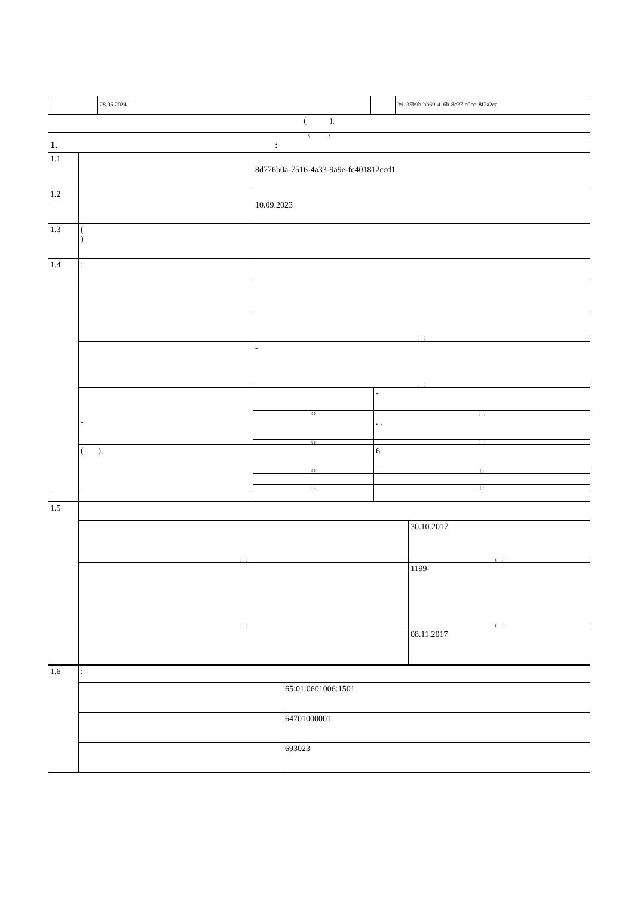| | 28.06.2024 | | 39135b9b-bb69-416b-8c27-c0cc18f2a2ca |
| ( ), | | | |
| ( ) | | | |
1. :
| 1.1 | | 8d776b0a-7516-4a33-9a9e-fc401812ccd1 | |
| 1.2 | | 10.09.2023 | |
| 1.3 | ( ) | | |
| 1.4 | : | | |
| | | ( ) | |
| | | - | |
| | | ( ) | |
| | | | - |
| | | ( ) | ( ) |
| | - | | . . |
| | | ( ) | ( ) |
| | ( ), | | 6 |
| | | ( ) | ( ) |
| | | ( 1) | ( ) |
| 1.5 | | |
| | | 30.10.2017 |
| | ( ) | ( ) |
| | | 1199- |
| | ( ) | ( ) |
| | | 08.11.2017 |
| 1.6 | : | |
| | | 65:01:0601006:1501 |
| | | 64701000001 |
| | | 693023 |